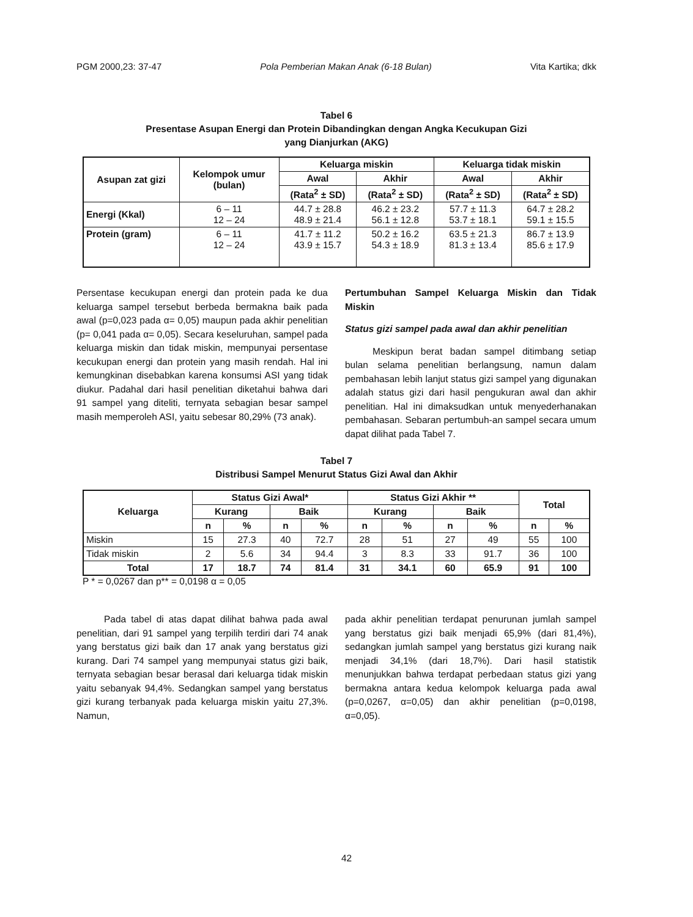PGM 2000,23: 37-47 Pola Pemberian Makan Anak (6-18 Bulan) Vita Kartika; dkk
Tabel 6
Presentase Asupan Energi dan Protein Dibandingkan dengan Angka Kecukupan Gizi
yang Dianjurkan (AKG)
| Asupan zat gizi | Kelompok umur (bulan) | Keluarga miskin | | Keluarga tidak miskin | |
| --- | --- | --- | --- | --- | --- |
| | | Awal | Akhir | Awal | Akhir |
| | | (Rata<sup>2</sup> ± SD) | (Rata<sup>2</sup> ± SD) | (Rata<sup>2</sup> ± SD) | (Rata<sup>2</sup> ± SD) |
| Energi (Kkal) | 6 – 11 12 – 24 | 44.7 ± 28.8 48.9 ± 21.4 | 46.2 ± 23.2 56.1 ± 12.8 | 57.7 ± 11.3 53.7 ± 18.1 | 64.7 ± 28.2 59.1 ± 15.5 |
| Protein (gram) | 6 – 11 12 – 24 | 41.7 ± 11.2 43.9 ± 15.7 | 50.2 ± 16.2 54.3 ± 18.9 | 63.5 ± 21.3 81.3 ± 13.4 | 86.7 ± 13.9 85.6 ± 17.9 |
Persentase kecukupan energi dan protein pada ke dua keluarga sampel tersebut berbeda bermakna baik pada awal (p=0,023 pada α= 0,05) maupun pada akhir penelitian (p= 0,041 pada α= 0,05). Secara keseluruhan, sampel pada keluarga miskin dan tidak miskin, mempunyai persentase kecukupan energi dan protein yang masih rendah. Hal ini kemungkinan disebabkan karena konsumsi ASI yang tidak diukur. Padahal dari hasil penelitian diketahui bahwa dari 91 sampel yang diteliti, ternyata sebagian besar sampel masih memperoleh ASI, yaitu sebesar 80,29% (73 anak).
Pertumbuhan Sampel Keluarga Miskin dan Tidak Miskin
Status gizi sampel pada awal dan akhir penelitian
Meskipun berat badan sampel ditimbang setiap bulan selama penelitian berlangsung, namun dalam pembahasan lebih lanjut status gizi sampel yang digunakan adalah status gizi dari hasil pengukuran awal dan akhir penelitian. Hal ini dimaksudkan untuk menyederhanakan pembahasan. Sebaran pertumbuh-an sampel secara umum dapat dilihat pada Tabel 7.
Tabel 7
Distribusi Sampel Menurut Status Gizi Awal dan Akhir
| Keluarga | Status Gizi Awal* | | | | Status Gizi Akhir ** | | | | Total | |
| --- | --- | --- | --- | --- | --- | --- | --- | --- | --- | --- |
| | Kurang | | Baik | | Kurang | | Baik | | | |
| | n | % | n | % | n | % | n | % | n | % |
| Miskin | 15 | 27.3 | 40 | 72.7 | 28 | 51 | 27 | 49 | 55 | 100 |
| Tidak miskin | 2 | 5.6 | 34 | 94.4 | 3 | 8.3 | 33 | 91.7 | 36 | 100 |
| Total | 17 | 18.7 | 74 | 81.4 | 31 | 34.1 | 60 | 65.9 | 91 | 100 |
P * = 0,0267 dan p** = 0,0198 α = 0,05
Pada tabel di atas dapat dilihat bahwa pada awal penelitian, dari 91 sampel yang terpilih terdiri dari 74 anak yang berstatus gizi baik dan 17 anak yang berstatus gizi kurang. Dari 74 sampel yang mempunyai status gizi baik, ternyata sebagian besar berasal dari keluarga tidak miskin yaitu sebanyak 94,4%. Sedangkan sampel yang berstatus gizi kurang terbanyak pada keluarga miskin yaitu 27,3%. Namun,
pada akhir penelitian terdapat penurunan jumlah sampel yang berstatus gizi baik menjadi 65,9% (dari 81,4%), sedangkan jumlah sampel yang berstatus gizi kurang naik menjadi 34,1% (dari 18,7%). Dari hasil statistik menunjukkan bahwa terdapat perbedaan status gizi yang bermakna antara kedua kelompok keluarga pada awal (p=0,0267, α=0,05) dan akhir penelitian (p=0,0198, α=0,05).
42